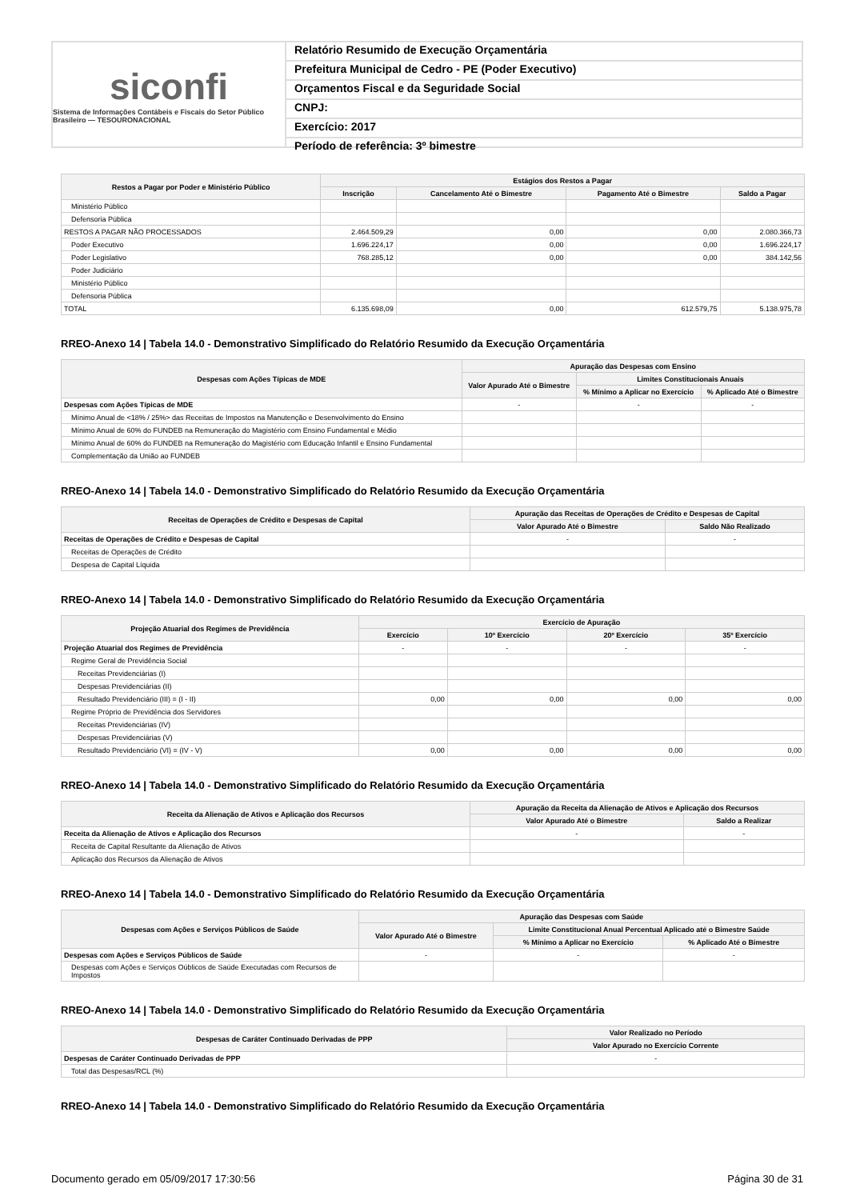siconfi
Sistema de Informações Contábeis e Fiscais do Setor Público Brasileiro — TESOURONACIONAL
Relatório Resumido de Execução Orçamentária
Prefeitura Municipal de Cedro - PE (Poder Executivo)
Orçamentos Fiscal e da Seguridade Social
CNPJ:
Exercício: 2017
Período de referência: 3º bimestre
| Restos a Pagar por Poder e Ministério Público | Estágios dos Restos a Pagar | | | |
| --- | --- | --- | --- | --- |
| | Inscrição | Cancelamento Até o Bimestre | Pagamento Até o Bimestre | Saldo a Pagar |
| Ministério Público | | | | |
| Defensoria Pública | | | | |
| RESTOS A PAGAR NÃO PROCESSADOS | 2.464.509,29 | 0,00 | 0,00 | 2.080.366,73 |
| Poder Executivo | 1.696.224,17 | 0,00 | 0,00 | 1.696.224,17 |
| Poder Legislativo | 768.285,12 | 0,00 | 0,00 | 384.142,56 |
| Poder Judiciário | | | | |
| Ministério Público | | | | |
| Defensoria Pública | | | | |
| TOTAL | 6.135.698,09 | 0,00 | 612.579,75 | 5.138.975,78 |
RREO-Anexo 14 | Tabela 14.0 - Demonstrativo Simplificado do Relatório Resumido da Execução Orçamentária
| Despesas com Ações Típicas de MDE | Apuração das Despesas com Ensino | | |
| --- | --- | --- | --- |
| | Valor Apurado Até o Bimestre | Limites Constitucionais Anuais | |
| | | % Mínimo a Aplicar no Exercício | % Aplicado Até o Bimestre |
| Despesas com Ações Típicas de MDE | - | - | - |
| Mínimo Anual de <18% / 25%> das Receitas de Impostos na Manutenção e Desenvolvimento do Ensino | | | |
| Mínimo Anual de 60% do FUNDEB na Remuneração do Magistério com Ensino Fundamental e Médio | | | |
| Mínimo Anual de 60% do FUNDEB na Remuneração do Magistério com Educação Infantil e Ensino Fundamental | | | |
| Complementação da União ao FUNDEB | | | |
RREO-Anexo 14 | Tabela 14.0 - Demonstrativo Simplificado do Relatório Resumido da Execução Orçamentária
| Receitas de Operações de Crédito e Despesas de Capital | Apuração das Receitas de Operações de Crédito e Despesas de Capital | |
| --- | --- | --- |
| | Valor Apurado Até o Bimestre | Saldo Não Realizado |
| Receitas de Operações de Crédito e Despesas de Capital | - | - |
| Receitas de Operações de Crédito | | |
| Despesa de Capital Líquida | | |
RREO-Anexo 14 | Tabela 14.0 - Demonstrativo Simplificado do Relatório Resumido da Execução Orçamentária
| Projeção Atuarial dos Regimes de Previdência | Exercício de Apuração | | | |
| --- | --- | --- | --- | --- |
| | Exercício | 10º Exercício | 20º Exercício | 35º Exercício |
| Projeção Atuarial dos Regimes de Previdência | - | - | - | - |
| Regime Geral de Previdência Social | | | | |
| Receitas Previdenciárias (I) | | | | |
| Despesas Previdenciárias (II) | | | | |
| Resultado Previdenciário (III) = (I - II) | 0,00 | 0,00 | 0,00 | 0,00 |
| Regime Próprio de Previdência dos Servidores | | | | |
| Receitas Previdenciárias (IV) | | | | |
| Despesas Previdenciárias (V) | | | | |
| Resultado Previdenciário (VI) = (IV - V) | 0,00 | 0,00 | 0,00 | 0,00 |
RREO-Anexo 14 | Tabela 14.0 - Demonstrativo Simplificado do Relatório Resumido da Execução Orçamentária
| Receita da Alienação de Ativos e Aplicação dos Recursos | Apuração da Receita da Alienação de Ativos e Aplicação dos Recursos | |
| --- | --- | --- |
| | Valor Apurado Até o Bimestre | Saldo a Realizar |
| Receita da Alienação de Ativos e Aplicação dos Recursos | - | - |
| Receita de Capital Resultante da Alienação de Ativos | | |
| Aplicação dos Recursos da Alienação de Ativos | | |
RREO-Anexo 14 | Tabela 14.0 - Demonstrativo Simplificado do Relatório Resumido da Execução Orçamentária
| Despesas com Ações e Serviços Públicos de Saúde | Apuração das Despesas com Saúde | | |
| --- | --- | --- | --- |
| | Valor Apurado Até o Bimestre | Limite Constitucional Anual Percentual Aplicado até o Bimestre Saúde | |
| | | % Mínimo a Aplicar no Exercício | % Aplicado Até o Bimestre |
| Despesas com Ações e Serviços Públicos de Saúde | - | - | - |
| Despesas com Ações e Serviços Oúblicos de Saúde Executadas com Recursos de Impostos | | | |
RREO-Anexo 14 | Tabela 14.0 - Demonstrativo Simplificado do Relatório Resumido da Execução Orçamentária
| Despesas de Caráter Continuado Derivadas de PPP | Valor Realizado no Período |
| --- | --- |
| | Valor Apurado no Exercício Corrente |
| Despesas de Caráter Continuado Derivadas de PPP | - |
| Total das Despesas/RCL (%) | |
RREO-Anexo 14 | Tabela 14.0 - Demonstrativo Simplificado do Relatório Resumido da Execução Orçamentária
Documento gerado em 05/09/2017 17:30:56 Página 30 de 31